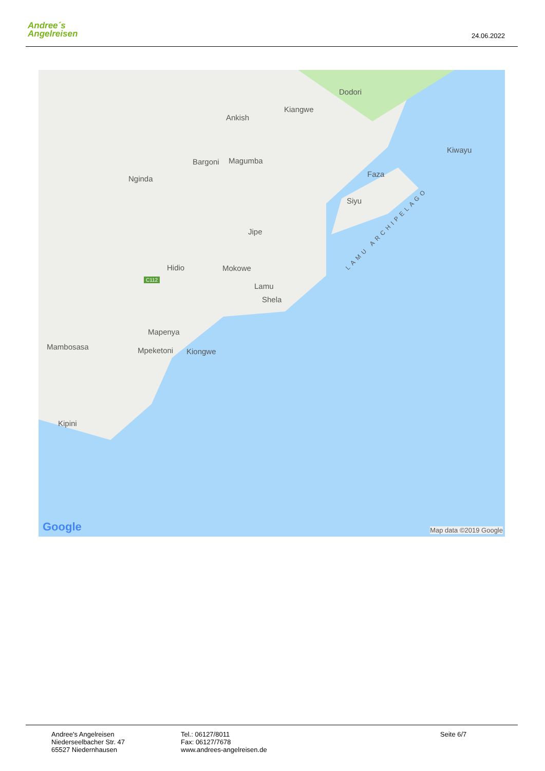Andree´s
Angelreisen
24.06.2022
Dodori
Kiangwe
Ankish
Kiwayu
Bargoni Magumba
Nginda
Faza
Siyu
Jipe
Hidio Mokowe
C112
Lamu
Shela
Mapenya
Mambosasa Mpeketoni Kiongwe
Kipini
LAMU ARCHIPELAGO
Google Map data ©2019 Google
Andree's Angelreisen
Niederseelbacher Str. 47
65527 Niedernhausen
Tel.: 06127/8011
Fax: 06127/7678
www.andrees-angelreisen.de
Seite 6/7